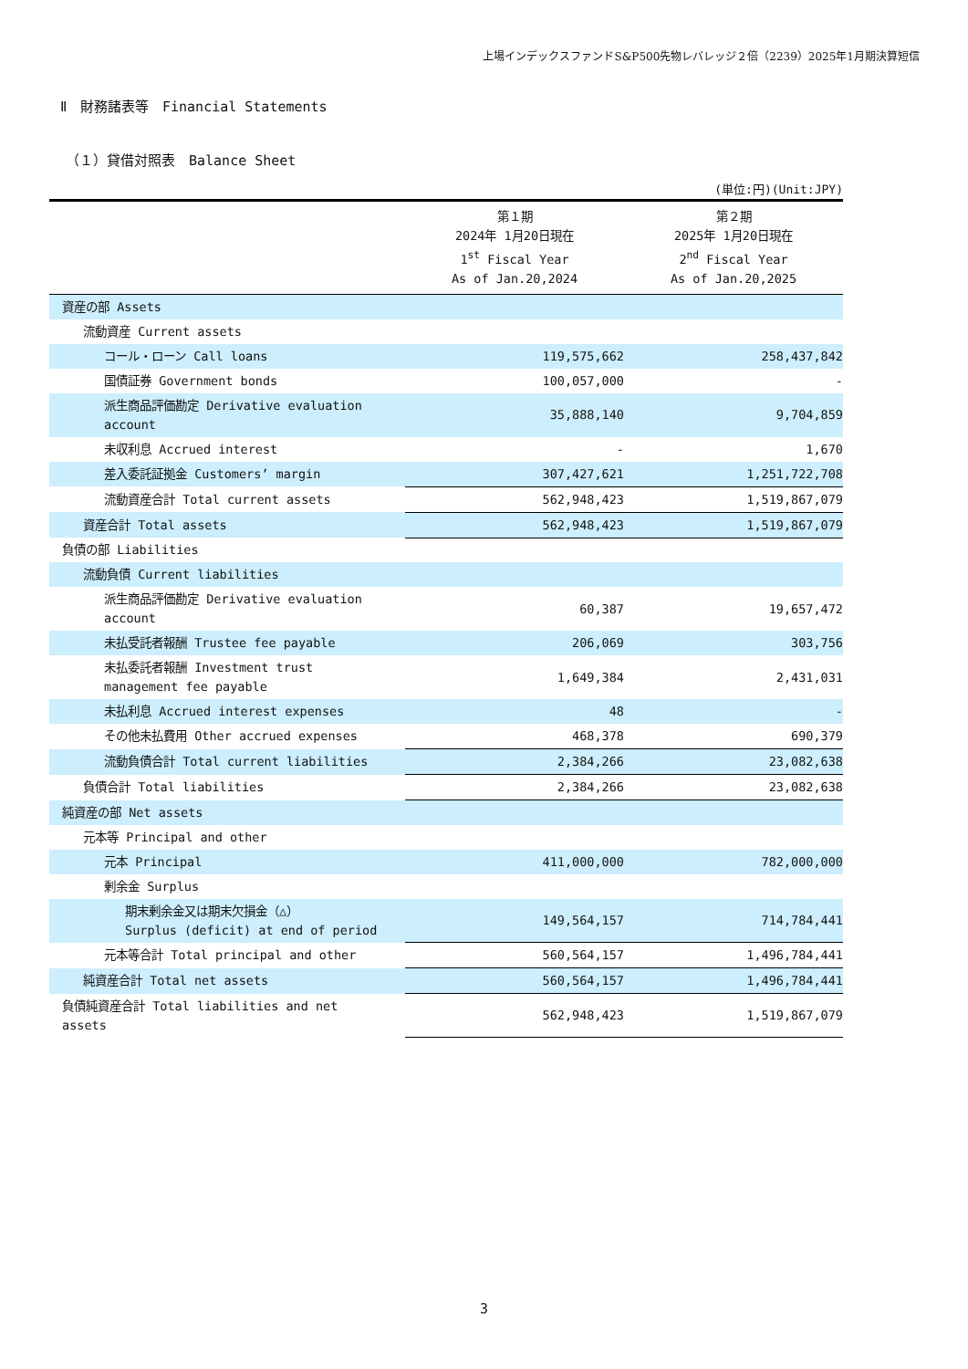上場インデックスファンドS&P500先物レバレッジ２倍（2239）2025年1月期決算短信
Ⅱ　財務諸表等　Financial Statements
（１）貸借対照表　Balance Sheet
(単位:円)(Unit:JPY)
| | 第１期 2024年 1月20日現在 1<sup>st</sup> Fiscal Year As of Jan.20,2024 | 第２期 2025年 1月20日現在 2<sup>nd</sup> Fiscal Year As of Jan.20,2025 |
| --- | --- | --- |
| 資産の部 Assets | | |
| 流動資産 Current assets | | |
| コール・ローン Call loans | 119,575,662 | 258,437,842 |
| 国債証券 Government bonds | 100,057,000 | - |
| 派生商品評価勘定 Derivative evaluation account | 35,888,140 | 9,704,859 |
| 未収利息 Accrued interest | - | 1,670 |
| 差入委託証拠金 Customers’ margin | 307,427,621 | 1,251,722,708 |
| 流動資産合計 Total current assets | 562,948,423 | 1,519,867,079 |
| 資産合計 Total assets | 562,948,423 | 1,519,867,079 |
| 負債の部 Liabilities | | |
| 流動負債 Current liabilities | | |
| 派生商品評価勘定 Derivative evaluation account | 60,387 | 19,657,472 |
| 未払受託者報酬 Trustee fee payable | 206,069 | 303,756 |
| 未払委託者報酬 Investment trust management fee payable | 1,649,384 | 2,431,031 |
| 未払利息 Accrued interest expenses | 48 | - |
| その他未払費用 Other accrued expenses | 468,378 | 690,379 |
| 流動負債合計 Total current liabilities | 2,384,266 | 23,082,638 |
| 負債合計 Total liabilities | 2,384,266 | 23,082,638 |
| 純資産の部 Net assets | | |
| 元本等 Principal and other | | |
| 元本 Principal | 411,000,000 | 782,000,000 |
| 剰余金 Surplus | | |
| 期末剰余金又は期末欠損金（△） Surplus (deficit) at end of period | 149,564,157 | 714,784,441 |
| 元本等合計 Total principal and other | 560,564,157 | 1,496,784,441 |
| 純資産合計 Total net assets | 560,564,157 | 1,496,784,441 |
| 負債純資産合計 Total liabilities and net assets | 562,948,423 | 1,519,867,079 |
3